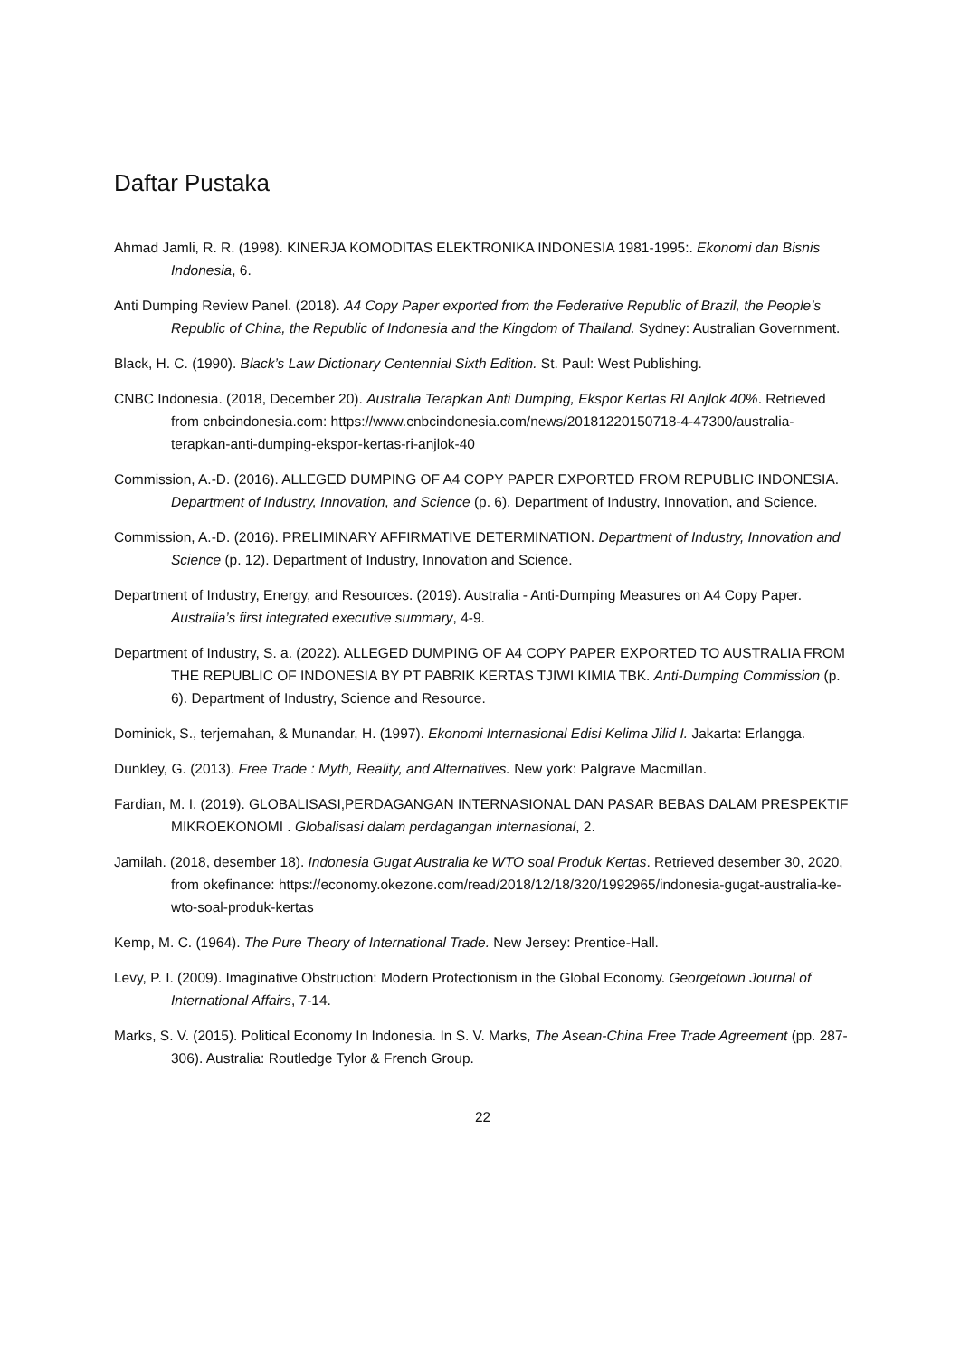Daftar Pustaka
Ahmad Jamli, R. R. (1998). KINERJA KOMODITAS ELEKTRONIKA INDONESIA 1981-1995:. Ekonomi dan Bisnis Indonesia, 6.
Anti Dumping Review Panel. (2018). A4 Copy Paper exported from the Federative Republic of Brazil, the People’s Republic of China, the Republic of Indonesia and the Kingdom of Thailand. Sydney: Australian Government.
Black, H. C. (1990). Black’s Law Dictionary Centennial Sixth Edition. St. Paul: West Publishing.
CNBC Indonesia. (2018, December 20). Australia Terapkan Anti Dumping, Ekspor Kertas RI Anjlok 40%. Retrieved from cnbcindonesia.com: https://www.cnbcindonesia.com/news/20181220150718-4-47300/australia-terapkan-anti-dumping-ekspor-kertas-ri-anjlok-40
Commission, A.-D. (2016). ALLEGED DUMPING OF A4 COPY PAPER EXPORTED FROM REPUBLIC INDONESIA. Department of Industry, Innovation, and Science (p. 6). Department of Industry, Innovation, and Science.
Commission, A.-D. (2016). PRELIMINARY AFFIRMATIVE DETERMINATION. Department of Industry, Innovation and Science (p. 12). Department of Industry, Innovation and Science.
Department of Industry, Energy, and Resources. (2019). Australia - Anti-Dumping Measures on A4 Copy Paper. Australia’s first integrated executive summary, 4-9.
Department of Industry, S. a. (2022). ALLEGED DUMPING OF A4 COPY PAPER EXPORTED TO AUSTRALIA FROM THE REPUBLIC OF INDONESIA BY PT PABRIK KERTAS TJIWI KIMIA TBK. Anti-Dumping Commission (p. 6). Department of Industry, Science and Resource.
Dominick, S., terjemahan, & Munandar, H. (1997). Ekonomi Internasional Edisi Kelima Jilid I. Jakarta: Erlangga.
Dunkley, G. (2013). Free Trade : Myth, Reality, and Alternatives. New york: Palgrave Macmillan.
Fardian, M. I. (2019). GLOBALISASI,PERDAGANGAN INTERNASIONAL DAN PASAR BEBAS DALAM PRESPEKTIF MIKROEKONOMI . Globalisasi dalam perdagangan internasional, 2.
Jamilah. (2018, desember 18). Indonesia Gugat Australia ke WTO soal Produk Kertas. Retrieved desember 30, 2020, from okefinance: https://economy.okezone.com/read/2018/12/18/320/1992965/indonesia-gugat-australia-ke-wto-soal-produk-kertas
Kemp, M. C. (1964). The Pure Theory of International Trade. New Jersey: Prentice-Hall.
Levy, P. I. (2009). Imaginative Obstruction: Modern Protectionism in the Global Economy. Georgetown Journal of International Affairs, 7-14.
Marks, S. V. (2015). Political Economy In Indonesia. In S. V. Marks, The Asean-China Free Trade Agreement (pp. 287-306). Australia: Routledge Tylor & French Group.
22